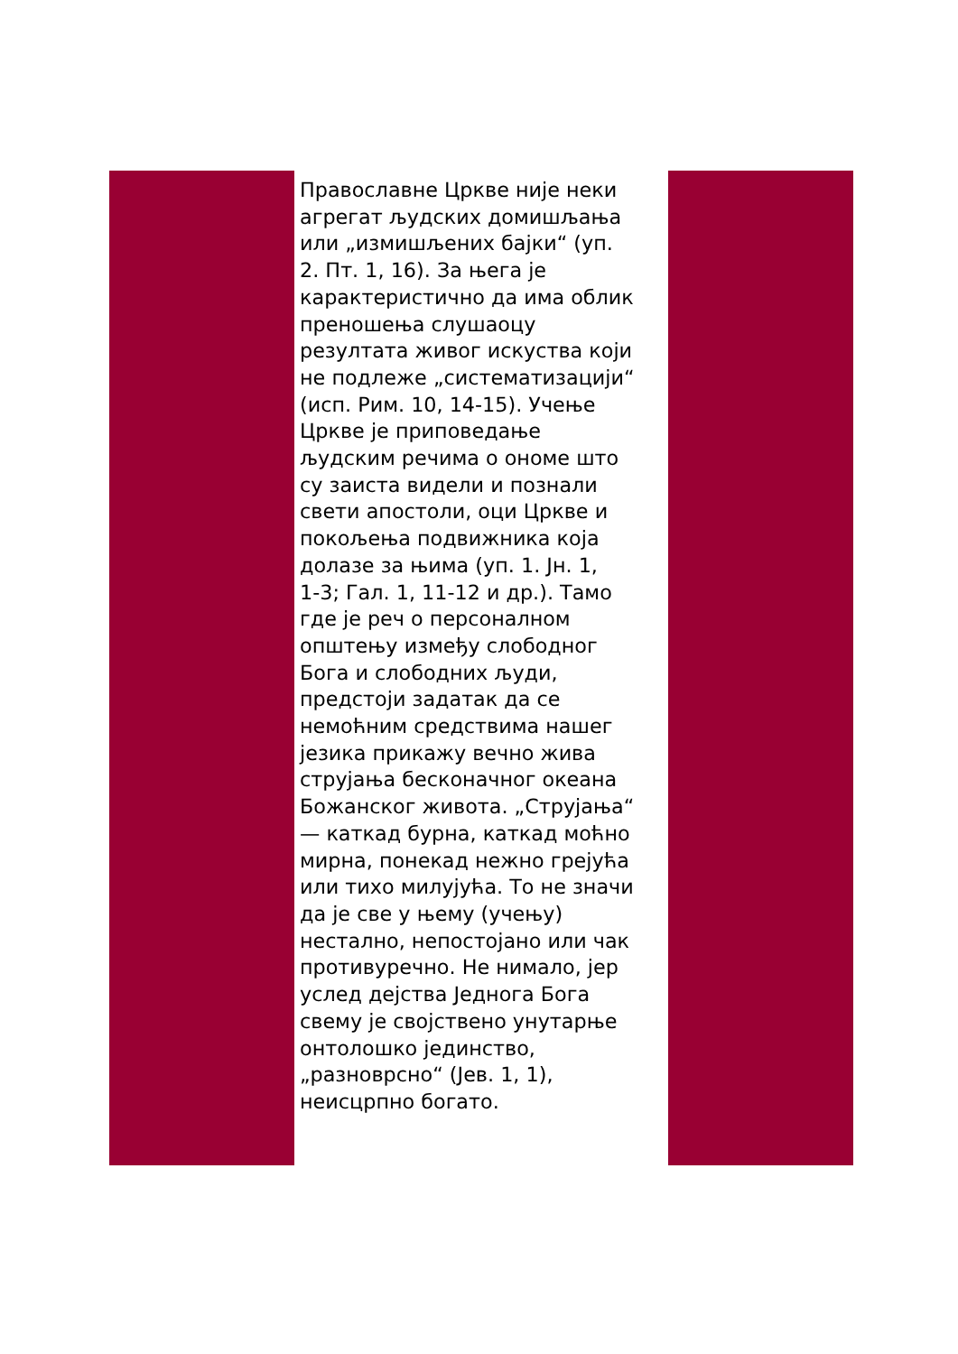Православне Цркве није неки
агрегат људских домишљања
или „измишљених бајки“ (уп.
2. Пт. 1, 16). За њега је
карактеристично да има облик
преношења слушаоцу
резултата живог искуства који
не подлеже „систематизацији“
(исп. Рим. 10, 14-15). Учење
Цркве је приповедање
људским речима о ономе што
су заиста видели и познали
свети апостоли, оци Цркве и
покољења подвижника која
долазе за њима (уп. 1. Јн. 1,
1-3; Гал. 1, 11-12 и др.). Тамо
где је реч о персоналном
општењу између слободног
Бога и слободних људи,
предстоји задатак да се
немоћним средствима нашег
језика прикажу вечно жива
струјања бесконачног океана
Божанског живота. „Струјања“
— каткад бурна, каткад моћно
мирна, понекад нежно грејућа
или тихо милујућа. То не значи
да је све у њему (учењу)
нестално, непостојано или чак
противуречно. Не нимало, јер
услед дејства Једнога Бога
свему је својствено унутарње
онтолошко јединство,
„разноврсно“ (Јев. 1, 1),
неисцрпно богато.